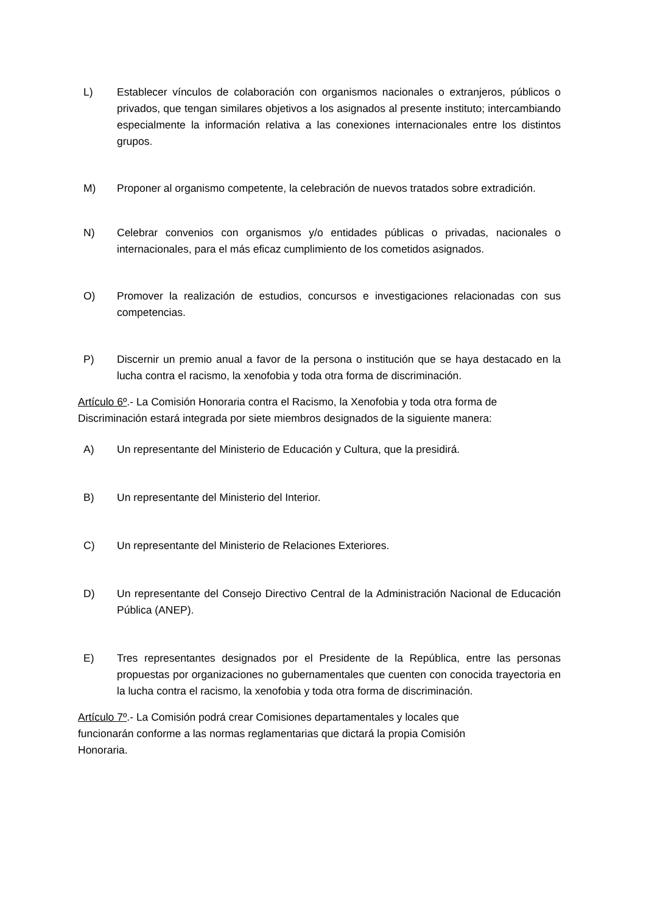L) Establecer vínculos de colaboración con organismos nacionales o extranjeros, públicos o privados, que tengan similares objetivos a los asignados al presente instituto; intercambiando especialmente la información relativa a las conexiones internacionales entre los distintos grupos.
M) Proponer al organismo competente, la celebración de nuevos tratados sobre extradición.
N) Celebrar convenios con organismos y/o entidades públicas o privadas, nacionales o internacionales, para el más eficaz cumplimiento de los cometidos asignados.
O) Promover la realización de estudios, concursos e investigaciones relacionadas con sus competencias.
P) Discernir un premio anual a favor de la persona o institución que se haya destacado en la lucha contra el racismo, la xenofobia y toda otra forma de discriminación.
Artículo 6º.- La Comisión Honoraria contra el Racismo, la Xenofobia y toda otra forma de Discriminación estará integrada por siete miembros designados de la siguiente manera:
A) Un representante del Ministerio de Educación y Cultura, que la presidirá.
B) Un representante del Ministerio del Interior.
C) Un representante del Ministerio de Relaciones Exteriores.
D) Un representante del Consejo Directivo Central de la Administración Nacional de Educación Pública (ANEP).
E) Tres representantes designados por el Presidente de la República, entre las personas propuestas por organizaciones no gubernamentales que cuenten con conocida trayectoria en la lucha contra el racismo, la xenofobia y toda otra forma de discriminación.
Artículo 7º.- La Comisión podrá crear Comisiones departamentales y locales que funcionarán conforme a las normas reglamentarias que dictará la propia Comisión Honoraria.